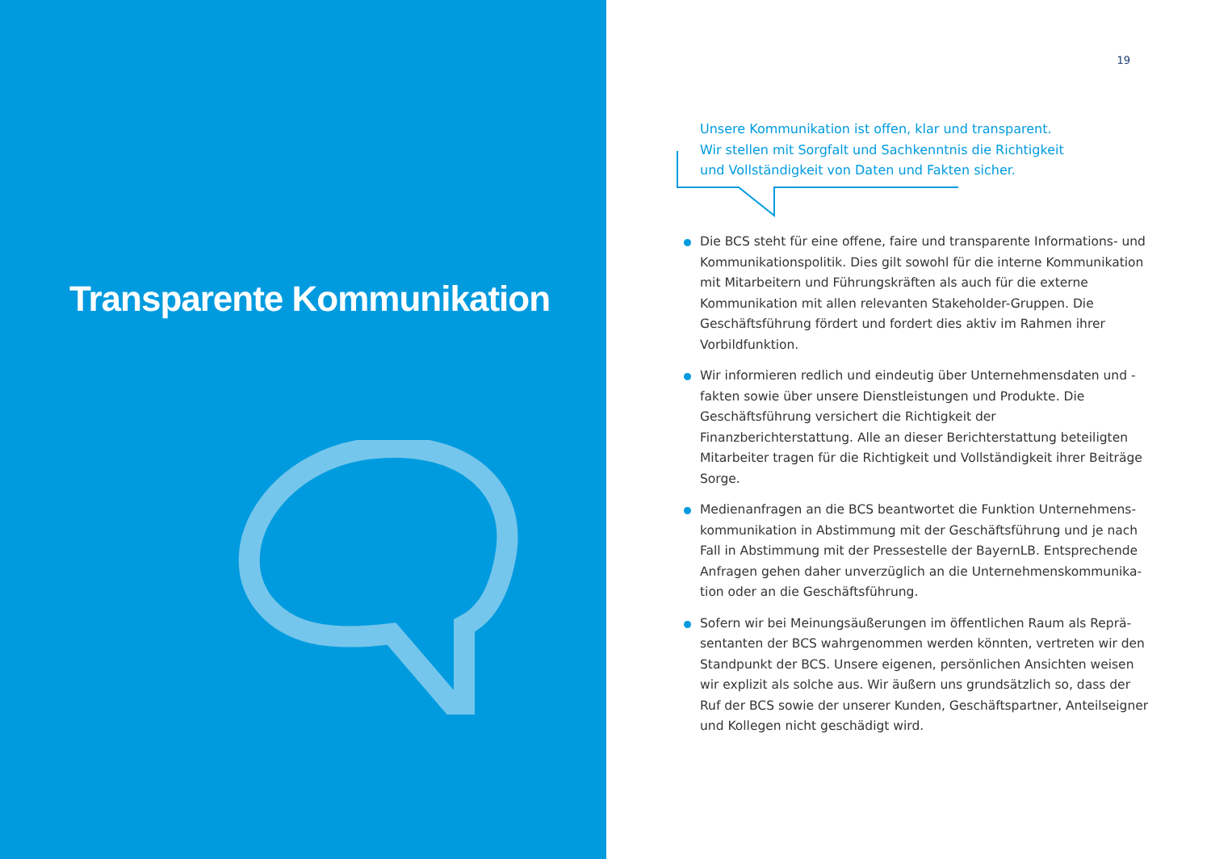Transparente Kommunikation
19
Unsere Kommunikation ist offen, klar und transparent.
Wir stellen mit Sorgfalt und Sachkenntnis die Richtigkeit
und Vollständigkeit von Daten und Fakten sicher.
Die BCS steht für eine offene, faire und transparente Informations- und Kommunikationspolitik. Dies gilt sowohl für die interne Kommu­nikation mit Mitarbeitern und Führungskräften als auch für die externe Kommunikation mit allen relevanten Stakeholder-Gruppen. Die Geschäfts­führung fördert und fordert dies aktiv im Rahmen ihrer Vorbildfunktion.
Wir informieren redlich und eindeutig über Unternehmensdaten und -fakten sowie über unsere Dienstleistungen und Produkte. Die Geschäfts­führung versichert die Richtigkeit der Finanzberichterstattung. Alle an dieser Berichterstattung beteiligten Mitarbeiter tragen für die Richtigkeit und Vollständigkeit ihrer Beiträge Sorge.
Medienanfragen an die BCS beantwortet die Funktion Unternehmens­kommunikation in Abstimmung mit der Geschäftsführung und je nach Fall in Abstimmung mit der Pressestelle der BayernLB. Entsprechende Anfragen gehen daher unverzüglich an die Unternehmenskommunika­tion oder an die Geschäftsführung.
Sofern wir bei Meinungsäußerungen im öffentlichen Raum als Reprä­sentanten der BCS wahrgenommen werden könnten, vertreten wir den Standpunkt der BCS. Unsere eigenen, persönlichen Ansichten weisen wir explizit als solche aus. Wir äußern uns grundsätzlich so, dass der Ruf der BCS sowie der unserer Kunden, Geschäftspartner, Anteilseigner und Kollegen nicht geschädigt wird.